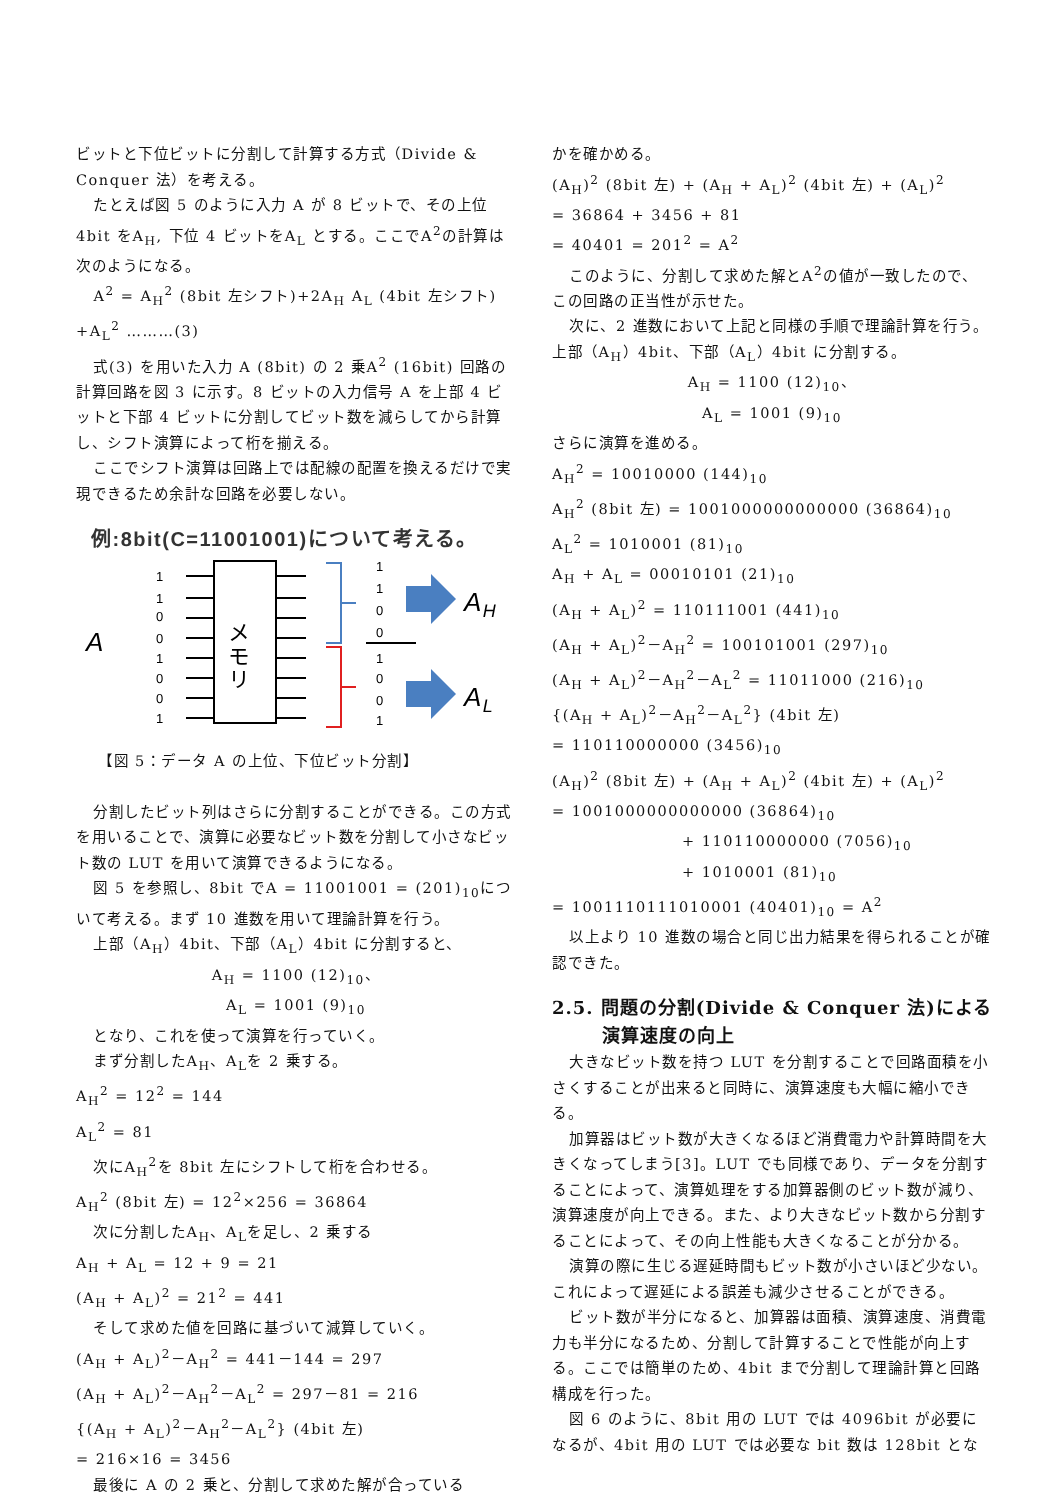ビットと下位ビットに分割して計算する方式（Divide & Conquer 法）を考える。
たとえば図 5 のように入力 A が 8 ビットで、その上位 4bit をA<sub>H</sub>, 下位 4 ビットをA<sub>L</sub> とする。ここでA<sup>2</sup>の計算は次のようになる。
A<sup>2</sup> = A<sub>H</sub><sup>2</sup> (8bit 左シフト)+2A<sub>H</sub> A<sub>L</sub> (4bit 左シフト) +A<sub>L</sub><sup>2</sup> ………(3)
式(3) を用いた入力 A (8bit) の 2 乗A<sup>2</sup> (16bit) 回路の計算回路を図 3 に示す。8 ビットの入力信号 A を上部 4 ビットと下部 4 ビットに分割してビット数を減らしてから計算し、シフト演算によって桁を揃える。
ここでシフト演算は回路上では配線の配置を換えるだけで実現できるため余計な回路を必要しない。
例:8bit(C=11001001)について考える。
A
1
1
0
0
1
0
0
1
メモリ
1
1
0
0
1
0
0
1
AH
AL
【図 5：データ A の上位、下位ビット分割】
分割したビット列はさらに分割することができる。この方式を用いることで、演算に必要なビット数を分割して小さなビット数の LUT を用いて演算できるようになる。
図 5 を参照し、8bit でA = 11001001 = (201)<sub>10</sub>について考える。まず 10 進数を用いて理論計算を行う。
上部（A<sub>H</sub>）4bit、下部（A<sub>L</sub>）4bit に分割すると、
A<sub>H</sub> = 1100 (12)<sub>10</sub>、
A<sub>L</sub> = 1001 (9)<sub>10</sub>
となり、これを使って演算を行っていく。
まず分割したA<sub>H</sub>、A<sub>L</sub>を 2 乗する。
A<sub>H</sub><sup>2</sup> = 12<sup>2</sup> = 144
A<sub>L</sub><sup>2</sup> = 81
次にA<sub>H</sub><sup>2</sup>を 8bit 左にシフトして桁を合わせる。
A<sub>H</sub><sup>2</sup> (8bit 左) = 12<sup>2</sup>×256 = 36864
次に分割したA<sub>H</sub>、A<sub>L</sub>を足し、2 乗する
A<sub>H</sub> + A<sub>L</sub> = 12 + 9 = 21
(A<sub>H</sub> + A<sub>L</sub>)<sup>2</sup> = 21<sup>2</sup> = 441
そして求めた値を回路に基づいて減算していく。
(A<sub>H</sub> + A<sub>L</sub>)<sup>2</sup>－A<sub>H</sub><sup>2</sup> = 441－144 = 297
(A<sub>H</sub> + A<sub>L</sub>)<sup>2</sup>－A<sub>H</sub><sup>2</sup>－A<sub>L</sub><sup>2</sup> = 297－81 = 216
{(A<sub>H</sub> + A<sub>L</sub>)<sup>2</sup>－A<sub>H</sub><sup>2</sup>－A<sub>L</sub><sup>2</sup>} (4bit 左)
= 216×16 = 3456
最後に A の 2 乗と、分割して求めた解が合っている
かを確かめる。
(A<sub>H</sub>)<sup>2</sup> (8bit 左) + (A<sub>H</sub> + A<sub>L</sub>)<sup>2</sup> (4bit 左) + (A<sub>L</sub>)<sup>2</sup>
= 36864 + 3456 + 81
= 40401 = 201<sup>2</sup> = A<sup>2</sup>
このように、分割して求めた解とA<sup>2</sup>の値が一致したので、この回路の正当性が示せた。
次に、2 進数において上記と同様の手順で理論計算を行う。上部（A<sub>H</sub>）4bit、下部（A<sub>L</sub>）4bit に分割する。
A<sub>H</sub> = 1100 (12)<sub>10</sub>、
A<sub>L</sub> = 1001 (9)<sub>10</sub>
さらに演算を進める。
A<sub>H</sub><sup>2</sup> = 10010000 (144)<sub>10</sub>
A<sub>H</sub><sup>2</sup> (8bit 左) = 1001000000000000 (36864)<sub>10</sub>
A<sub>L</sub><sup>2</sup> = 1010001 (81)<sub>10</sub>
A<sub>H</sub> + A<sub>L</sub> = 00010101 (21)<sub>10</sub>
(A<sub>H</sub> + A<sub>L</sub>)<sup>2</sup> = 110111001 (441)<sub>10</sub>
(A<sub>H</sub> + A<sub>L</sub>)<sup>2</sup>－A<sub>H</sub><sup>2</sup> = 100101001 (297)<sub>10</sub>
(A<sub>H</sub> + A<sub>L</sub>)<sup>2</sup>－A<sub>H</sub><sup>2</sup>－A<sub>L</sub><sup>2</sup> = 11011000 (216)<sub>10</sub>
{(A<sub>H</sub> + A<sub>L</sub>)<sup>2</sup>－A<sub>H</sub><sup>2</sup>－A<sub>L</sub><sup>2</sup>} (4bit 左)
= 110110000000 (3456)<sub>10</sub>
(A<sub>H</sub>)<sup>2</sup> (8bit 左) + (A<sub>H</sub> + A<sub>L</sub>)<sup>2</sup> (4bit 左) + (A<sub>L</sub>)<sup>2</sup>
= 1001000000000000 (36864)<sub>10</sub>
+ 110110000000 (7056)<sub>10</sub>
+ 1010001 (81)<sub>10</sub>
= 1001110111010001 (40401)<sub>10</sub> = A<sup>2</sup>
以上より 10 進数の場合と同じ出力結果を得られることが確認できた。
2.5. 問題の分割(Divide & Conquer 法)による
演算速度の向上
大きなビット数を持つ LUT を分割することで回路面積を小さくすることが出来ると同時に、演算速度も大幅に縮小できる。
加算器はビット数が大きくなるほど消費電力や計算時間を大きくなってしまう[3]。LUT でも同様であり、データを分割することによって、演算処理をする加算器側のビット数が減り、演算速度が向上できる。また、より大きなビット数から分割することによって、その向上性能も大きくなることが分かる。
演算の際に生じる遅延時間もビット数が小さいほど少ない。これによって遅延による誤差も減少させることができる。
ビット数が半分になると、加算器は面積、演算速度、消費電力も半分になるため、分割して計算することで性能が向上する。ここでは簡単のため、4bit まで分割して理論計算と回路構成を行った。
図 6 のように、8bit 用の LUT では 4096bit が必要になるが、4bit 用の LUT では必要な bit 数は 128bit とな